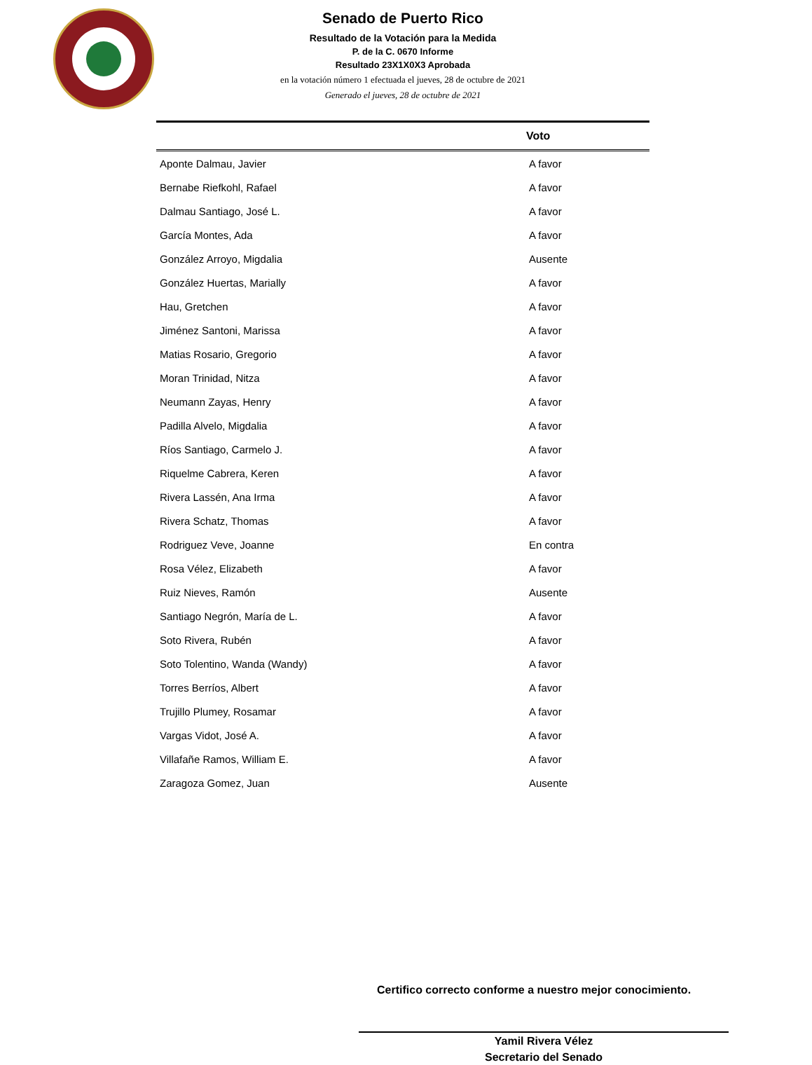Senado de Puerto Rico
Resultado de la Votación para la Medida
P. de la C. 0670 Informe
Resultado 23X1X0X3 Aprobada
en la votación número 1 efectuada el jueves, 28 de octubre de 2021
Generado el jueves, 28 de octubre de 2021
| | Voto |
| --- | --- |
| Aponte Dalmau, Javier | A favor |
| Bernabe Riefkohl, Rafael | A favor |
| Dalmau Santiago, José L. | A favor |
| García Montes, Ada | A favor |
| González Arroyo, Migdalia | Ausente |
| González Huertas, Marially | A favor |
| Hau, Gretchen | A favor |
| Jiménez Santoni, Marissa | A favor |
| Matias Rosario, Gregorio | A favor |
| Moran Trinidad, Nitza | A favor |
| Neumann Zayas, Henry | A favor |
| Padilla Alvelo, Migdalia | A favor |
| Ríos Santiago, Carmelo J. | A favor |
| Riquelme Cabrera, Keren | A favor |
| Rivera Lassén, Ana Irma | A favor |
| Rivera Schatz, Thomas | A favor |
| Rodriguez Veve, Joanne | En contra |
| Rosa Vélez, Elizabeth | A favor |
| Ruiz Nieves, Ramón | Ausente |
| Santiago Negrón, María de L. | A favor |
| Soto Rivera, Rubén | A favor |
| Soto Tolentino, Wanda (Wandy) | A favor |
| Torres Berríos, Albert | A favor |
| Trujillo Plumey, Rosamar | A favor |
| Vargas Vidot, José A. | A favor |
| Villafañe Ramos, William E. | A favor |
| Zaragoza Gomez, Juan | Ausente |
Certifico correcto conforme a nuestro mejor conocimiento.
Yamil Rivera Vélez
Secretario del Senado